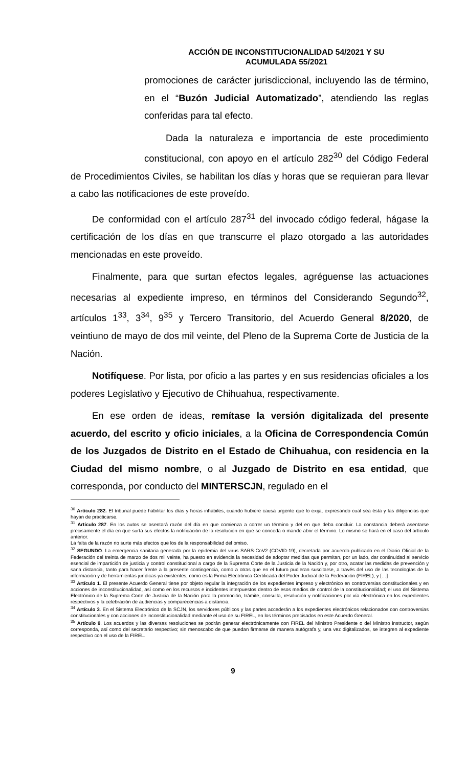ACCIÓN DE INCONSTITUCIONALIDAD 54/2021 Y SU ACUMULADA 55/2021
promociones de carácter jurisdiccional, incluyendo las de término, en el “Buzón Judicial Automatizado”, atendiendo las reglas conferidas para tal efecto.
Dada la naturaleza e importancia de este procedimiento constitucional, con apoyo en el artículo 282<sup>30</sup> del Código Federal de Procedimientos Civiles, se habilitan los días y horas que se requieran para llevar a cabo las notificaciones de este proveído.
De conformidad con el artículo 287<sup>31</sup> del invocado código federal, hágase la certificación de los días en que transcurre el plazo otorgado a las autoridades mencionadas en este proveído.
Finalmente, para que surtan efectos legales, agréguense las actuaciones necesarias al expediente impreso, en términos del Considerando Segundo<sup>32</sup>, artículos 1<sup>33</sup>, 3<sup>34</sup>, 9<sup>35</sup> y Tercero Transitorio, del Acuerdo General 8/2020, de veintiuno de mayo de dos mil veinte, del Pleno de la Suprema Corte de Justicia de la Nación.
Notifíquese. Por lista, por oficio a las partes y en sus residencias oficiales a los poderes Legislativo y Ejecutivo de Chihuahua, respectivamente.
En ese orden de ideas, remítase la versión digitalizada del presente acuerdo, del escrito y oficio iniciales, a la Oficina de Correspondencia Común de los Juzgados de Distrito en el Estado de Chihuahua, con residencia en la Ciudad del mismo nombre, o al Juzgado de Distrito en esa entidad, que corresponda, por conducto del MINTERSCJN, regulado en el
<sup>30</sup> Artículo 282. El tribunal puede habilitar los días y horas inhábiles, cuando hubiere causa urgente que lo exija, expresando cual sea ésta y las diligencias que hayan de practicarse.
<sup>31</sup> Artículo 287. En los autos se asentará razón del día en que comienza a correr un término y del en que deba concluir. La constancia deberá asentarse precisamente el día en que surta sus efectos la notificación de la resolución en que se conceda o mande abrir el término. Lo mismo se hará en el caso del artículo anterior.
La falta de la razón no surte más efectos que los de la responsabilidad del omiso.
<sup>32</sup> SEGUNDO. La emergencia sanitaria generada por la epidemia del virus SARS-CoV2 (COVID-19), decretada por acuerdo publicado en el Diario Oficial de la Federación del treinta de marzo de dos mil veinte, ha puesto en evidencia la necesidad de adoptar medidas que permitan, por un lado, dar continuidad al servicio esencial de impartición de justicia y control constitucional a cargo de la Suprema Corte de la Justicia de la Nación y, por otro, acatar las medidas de prevención y sana distancia, tanto para hacer frente a la presente contingencia, como a otras que en el futuro pudieran suscitarse, a través del uso de las tecnologías de la información y de herramientas jurídicas ya existentes, como es la Firma Electrónica Certificada del Poder Judicial de la Federación (FIREL), y […]
<sup>33</sup> Artículo 1. El presente Acuerdo General tiene por objeto regular la integración de los expedientes impreso y electrónico en controversias constitucionales y en acciones de inconstitucionalidad, así como en los recursos e incidentes interpuestos dentro de esos medios de control de la constitucionalidad; el uso del Sistema Electrónico de la Suprema Corte de Justicia de la Nación para la promoción, trámite, consulta, resolución y notificaciones por vía electrónica en los expedientes respectivos y la celebración de audiencias y comparecencias a distancia.
<sup>34</sup> Artículo 3. En el Sistema Electrónico de la SCJN, los servidores públicos y las partes accederán a los expedientes electrónicos relacionados con controversias constitucionales y con acciones de inconstitucionalidad mediante el uso de su FIREL, en los términos precisados en este Acuerdo General.
<sup>35</sup> Artículo 9. Los acuerdos y las diversas resoluciones se podrán generar electrónicamente con FIREL del Ministro Presidente o del Ministro instructor, según corresponda, así como del secretario respectivo; sin menoscabo de que puedan firmarse de manera autógrafa y, una vez digitalizados, se integren al expediente respectivo con el uso de la FIREL.
9